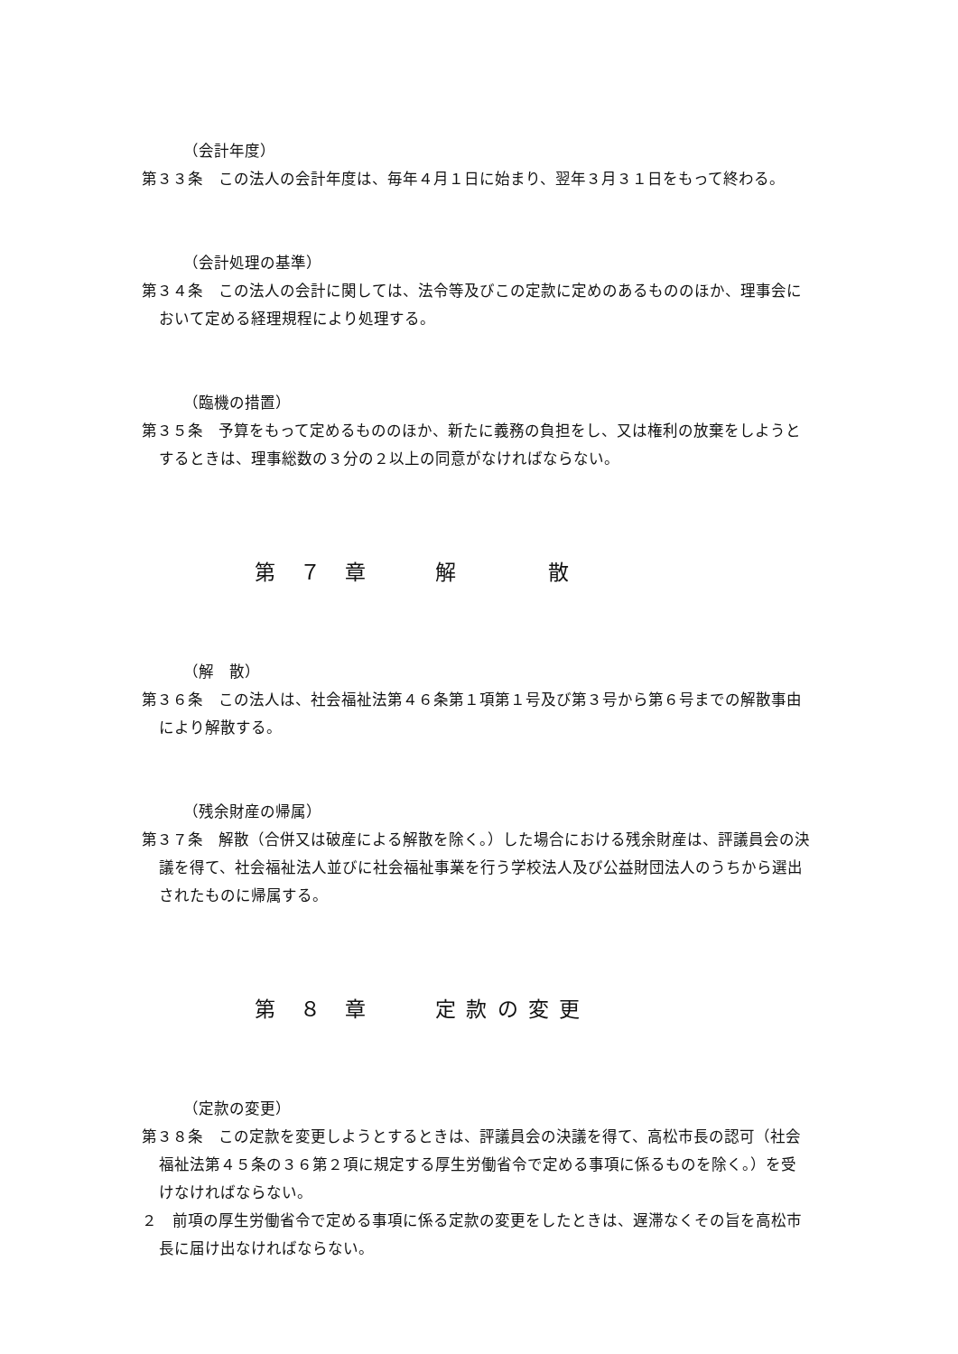（会計年度）
第３３条　この法人の会計年度は、毎年４月１日に始まり、翌年３月３１日をもって終わる。
（会計処理の基準）
第３４条　この法人の会計に関しては、法令等及びこの定款に定めのあるもののほか、理事会において定める経理規程により処理する。
（臨機の措置）
第３５条　予算をもって定めるもののほか、新たに義務の負担をし、又は権利の放棄をしようとするときは、理事総数の３分の２以上の同意がなければならない。
第　７　章　　　解　　　　散
（解　散）
第３６条　この法人は、社会福祉法第４６条第１項第１号及び第３号から第６号までの解散事由により解散する。
（残余財産の帰属）
第３７条　解散（合併又は破産による解散を除く。）した場合における残余財産は、評議員会の決議を得て、社会福祉法人並びに社会福祉事業を行う学校法人及び公益財団法人のうちから選出されたものに帰属する。
第　８　章　　　定 款 の 変 更
（定款の変更）
第３８条　この定款を変更しようとするときは、評議員会の決議を得て、高松市長の認可（社会福祉法第４５条の３６第２項に規定する厚生労働省令で定める事項に係るものを除く。）を受けなければならない。
２　前項の厚生労働省令で定める事項に係る定款の変更をしたときは、遅滞なくその旨を高松市長に届け出なければならない。